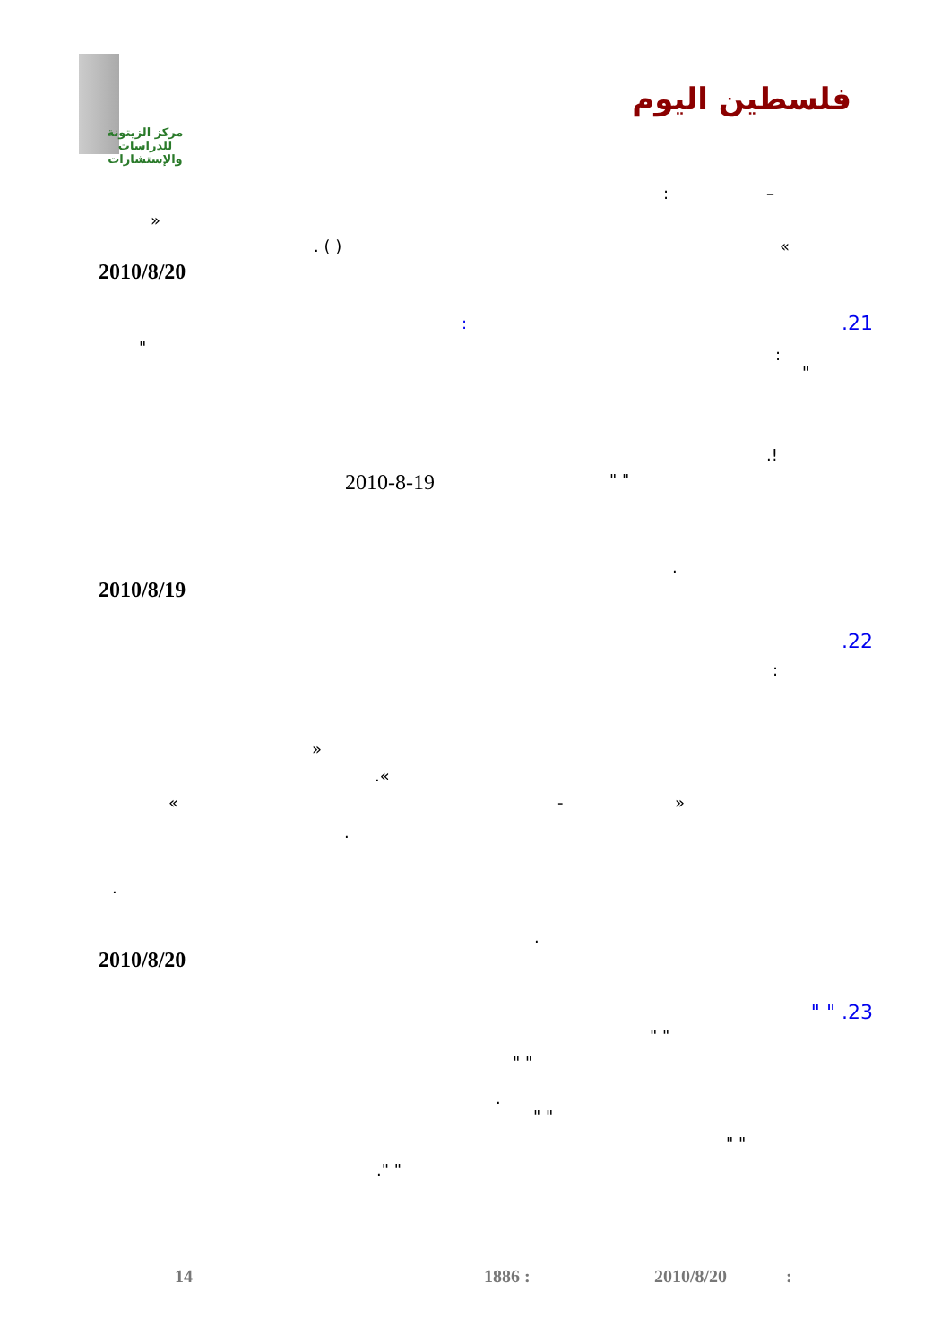مركز الزيتونة
للدراسات والإستشارات
فلسطين اليوم
: –
»
. ( ) «
2010/8/20
.21 :
" :
"
.!
2010-8-19 " "
.
2010/8/19
.22
:
»
.«
« - »
.
.
.
2010/8/20
" " .23
" "
" "
.
" "
" "
." "
14 1886 : 2010/8/20 :